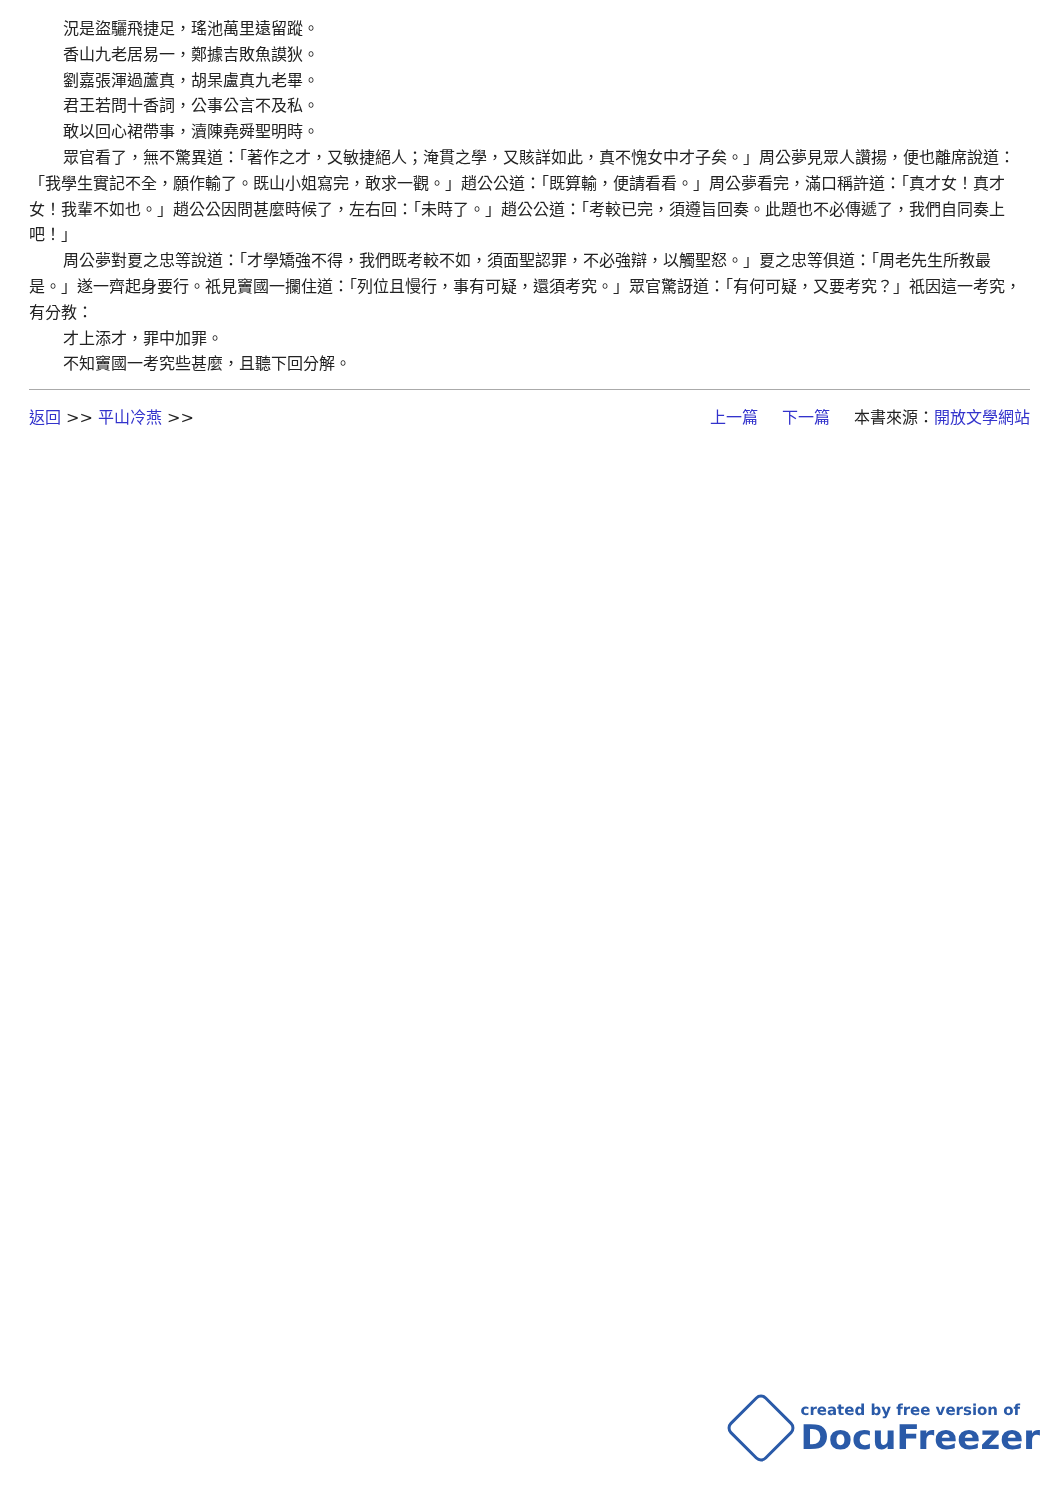況是盜驪飛捷足，瑤池萬里遠留蹤。
香山九老居易一，鄭據吉敗魚謨狄。
劉嘉張渾過蘆真，胡杲盧真九老畢。
君王若問十香詞，公事公言不及私。
敢以回心裙帶事，瀆陳堯舜聖明時。
眾官看了，無不驚異道：「著作之才，又敏捷絕人；淹貫之學，又賅詳如此，真不愧女中才子矣。」周公夢見眾人讚揚，便也離席說道：「我學生實記不全，願作輸了。既山小姐寫完，敢求一觀。」趙公公道：「既算輸，便請看看。」周公夢看完，滿口稱許道：「真才女！真才女！我輩不如也。」趙公公因問甚麼時候了，左右回：「未時了。」趙公公道：「考較已完，須遵旨回奏。此題也不必傳遞了，我們自同奏上吧！」
周公夢對夏之忠等說道：「才學矯強不得，我們既考較不如，須面聖認罪，不必強辯，以觸聖怒。」夏之忠等俱道：「周老先生所教最是。」遂一齊起身要行。祇見竇國一攔住道：「列位且慢行，事有可疑，還須考究。」眾官驚訝道：「有何可疑，又要考究？」祇因這一考究，有分教：
才上添才，罪中加罪。
不知竇國一考究些甚麼，且聽下回分解。
返回 >> 平山冷燕 >> 上一篇 下一篇 本書來源：開放文學網站
created by free version of
DocuFreezer